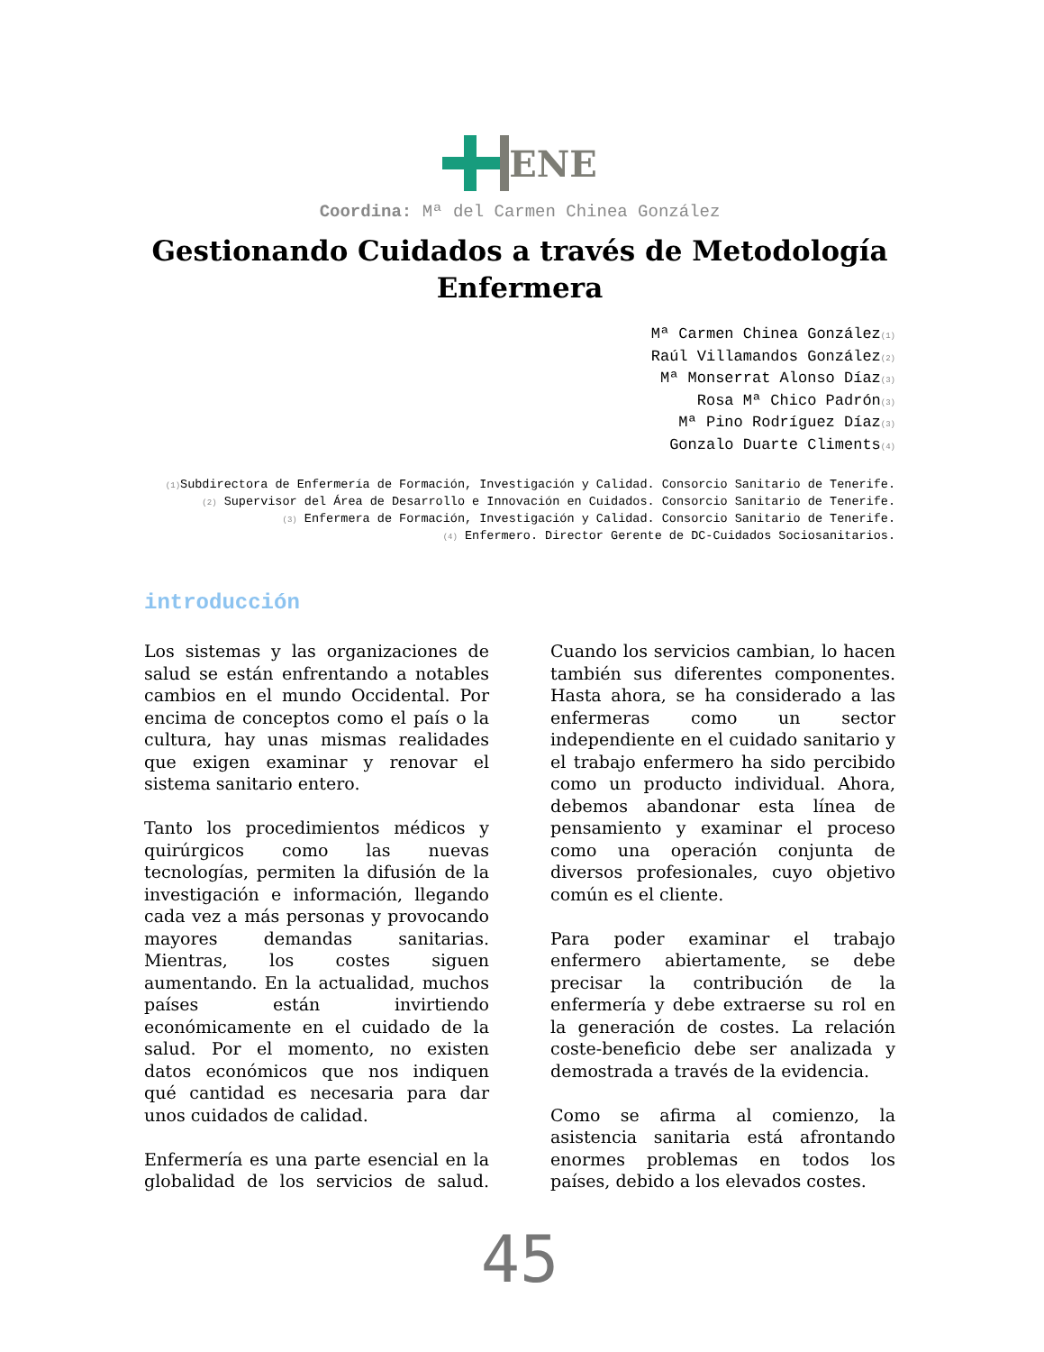ENE
Coordina: Mª del Carmen Chinea González
Gestionando Cuidados a través de Metodología Enfermera
Mª Carmen Chinea González<sub>(1)</sub>
Raúl Villamandos González<sub>(2)</sub>
Mª Monserrat Alonso Díaz<sub>(3)</sub>
Rosa Mª Chico Padrón<sub>(3)</sub>
Mª Pino Rodríguez Díaz<sub>(3)</sub>
Gonzalo Duarte Climents<sub>(4)</sub>
<sub>(1)</sub>Subdirectora de Enfermería de Formación, Investigación y Calidad. Consorcio Sanitario de Tenerife.
<sub>(2)</sub> Supervisor del Área de Desarrollo e Innovación en Cuidados. Consorcio Sanitario de Tenerife.
<sub>(3)</sub> Enfermera de Formación, Investigación y Calidad. Consorcio Sanitario de Tenerife.
<sub>(4)</sub> Enfermero. Director Gerente de DC-Cuidados Sociosanitarios.
introducción
Los sistemas y las organizaciones de salud se están enfrentando a notables cambios en el mundo Occidental. Por encima de conceptos como el país o la cultura, hay unas mismas realidades que exigen examinar y renovar el sistema sanitario entero.
Tanto los procedimientos médicos y quirúrgicos como las nuevas tecnologías, permiten la difusión de la investigación e información, llegando cada vez a más personas y provocando mayores demandas sanitarias. Mientras, los costes siguen aumentando. En la actualidad, muchos países están invirtiendo económicamente en el cuidado de la salud. Por el momento, no existen datos económicos que nos indiquen qué cantidad es necesaria para dar unos cuidados de calidad.
Enfermería es una parte esencial en la globalidad de los servicios de salud. Cuando los servicios cambian, lo hacen también sus diferentes componentes. Hasta ahora, se ha considerado a las enfermeras como un sector independiente en el cuidado sanitario y el trabajo enfermero ha sido percibido como un producto individual. Ahora, debemos abandonar esta línea de pensamiento y examinar el proceso como una operación conjunta de diversos profesionales, cuyo objetivo común es el cliente.
Para poder examinar el trabajo enfermero abiertamente, se debe precisar la contribución de la enfermería y debe extraerse su rol en la generación de costes. La relación coste-beneficio debe ser analizada y demostrada a través de la evidencia.
Como se afirma al comienzo, la asistencia sanitaria está afrontando enormes problemas en todos los países, debido a los elevados costes.
45